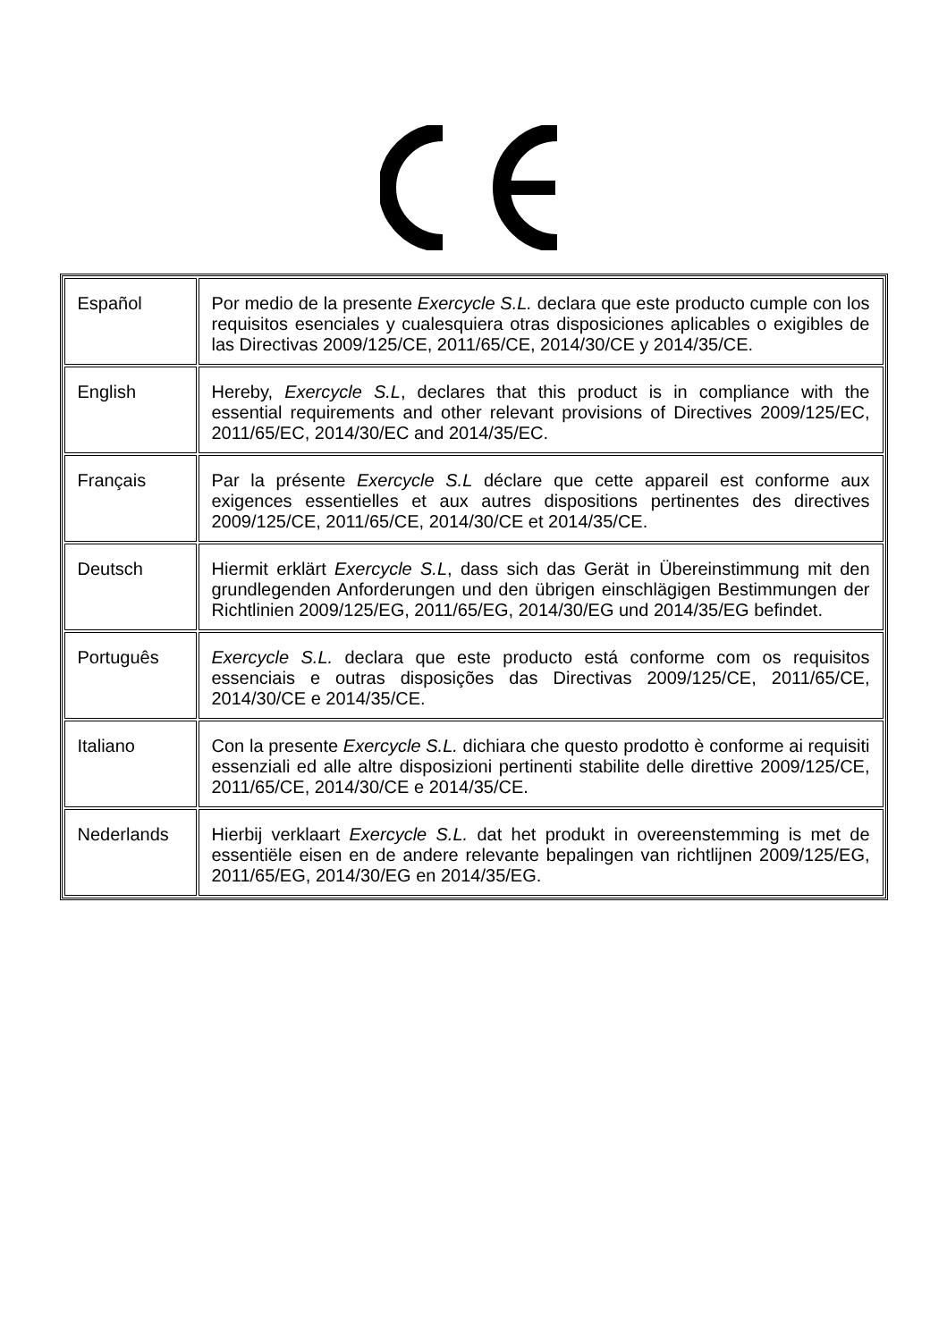| Español | Por medio de la presente Exercycle S.L. declara que este producto cumple con los requisitos esenciales y cualesquiera otras disposiciones aplicables o exigibles de las Directivas 2009/125/CE, 2011/65/CE, 2014/30/CE y 2014/35/CE. |
| English | Hereby, Exercycle S.L , declares that this product is in compliance with the essential requirements and other relevant provisions of Directives 2009/125/EC, 2011/65/EC, 2014/30/EC and 2014/35/EC. |
| Français | Par la présente Exercycle S.L déclare que cette appareil est conforme aux exigences essentielles et aux autres dispositions pertinentes des directives 2009/125/CE, 2011/65/CE, 2014/30/CE et 2014/35/CE. |
| Deutsch | Hiermit erklärt Exercycle S.L , dass sich das Gerät in Übereinstimmung mit den grundlegenden Anforderungen und den übrigen einschlägigen Bestimmungen der Richtlinien 2009/125/EG, 2011/65/EG, 2014/30/EG und 2014/35/EG befindet. |
| Português | Exercycle S.L. declara que este producto está conforme com os requisitos essenciais e outras disposições das Directivas 2009/125/CE, 2011/65/CE, 2014/30/CE e 2014/35/CE. |
| Italiano | Con la presente Exercycle S.L. dichiara che questo prodotto è conforme ai requisiti essenziali ed alle altre disposizioni pertinenti stabilite delle direttive 2009/125/CE, 2011/65/CE, 2014/30/CE e 2014/35/CE. |
| Nederlands | Hierbij verklaart Exercycle S.L. dat het produkt in overeenstemming is met de essentiële eisen en de andere relevante bepalingen van richtlijnen 2009/125/EG, 2011/65/EG, 2014/30/EG en 2014/35/EG. |